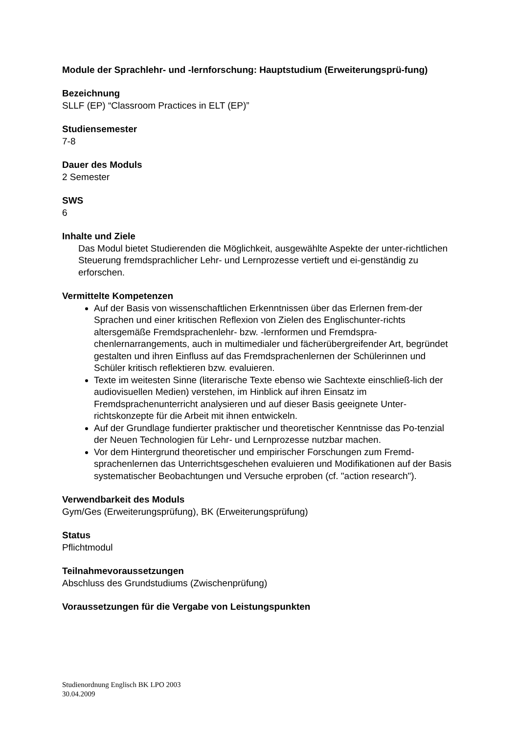Module der Sprachlehr- und -lernforschung: Hauptstudium (Erweiterungsprü-fung)
Bezeichnung
SLLF (EP) “Classroom Practices in ELT (EP)”
Studiensemester
7-8
Dauer des Moduls
2 Semester
SWS
6
Inhalte und Ziele
Das Modul bietet Studierenden die Möglichkeit, ausgewählte Aspekte der unter-richtlichen Steuerung fremdsprachlicher Lehr- und Lernprozesse vertieft und ei-genständig zu erforschen.
Vermittelte Kompetenzen
Auf der Basis von wissenschaftlichen Erkenntnissen über das Erlernen frem-der Sprachen und einer kritischen Reflexion von Zielen des Englischunter-richts altersgemäße Fremdsprachenlehr- bzw. -lernformen und Fremdspra-chenlernarrangements, auch in multimedialer und fächerübergreifender Art, begründet gestalten und ihren Einfluss auf das Fremdsprachenlernen der Schülerinnen und Schüler kritisch reflektieren bzw. evaluieren.
Texte im weitesten Sinne (literarische Texte ebenso wie Sachtexte einschließ-lich der audiovisuellen Medien) verstehen, im Hinblick auf ihren Einsatz im Fremdsprachenunterricht analysieren und auf dieser Basis geeignete Unter-richtskonzepte für die Arbeit mit ihnen entwickeln.
Auf der Grundlage fundierter praktischer und theoretischer Kenntnisse das Po-tenzial der Neuen Technologien für Lehr- und Lernprozesse nutzbar machen.
Vor dem Hintergrund theoretischer und empirischer Forschungen zum Fremd-sprachenlernen das Unterrichtsgeschehen evaluieren und Modifikationen auf der Basis systematischer Beobachtungen und Versuche erproben (cf. "action research").
Verwendbarkeit des Moduls
Gym/Ges (Erweiterungsprüfung), BK (Erweiterungsprüfung)
Status
Pflichtmodul
Teilnahmevoraussetzungen
Abschluss des Grundstudiums (Zwischenprüfung)
Voraussetzungen für die Vergabe von Leistungspunkten
Studienordnung Englisch BK LPO 2003
30.04.2009